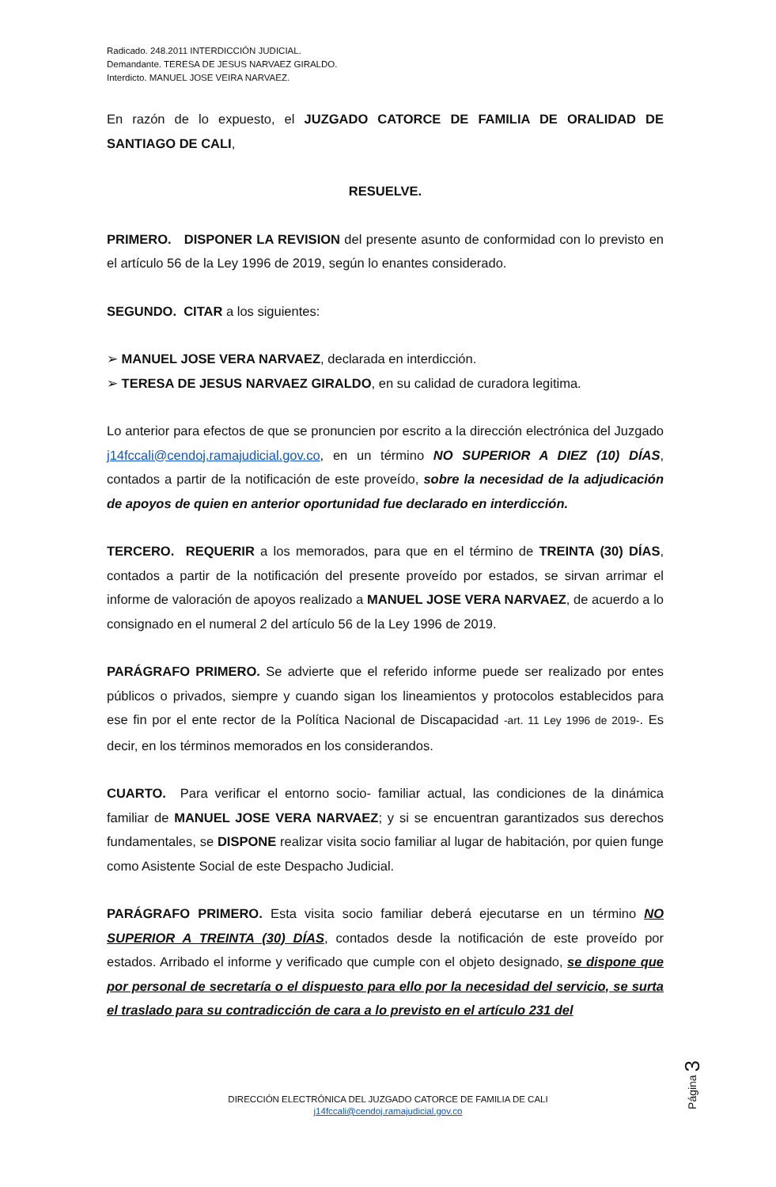Radicado. 248.2011 INTERDICCIÓN JUDICIAL.
Demandante. TERESA DE JESUS NARVAEZ GIRALDO.
Interdicto. MANUEL JOSE VEIRA NARVAEZ.
En razón de lo expuesto, el JUZGADO CATORCE DE FAMILIA DE ORALIDAD DE SANTIAGO DE CALI,
RESUELVE.
PRIMERO. DISPONER LA REVISION del presente asunto de conformidad con lo previsto en el artículo 56 de la Ley 1996 de 2019, según lo enantes considerado.
SEGUNDO. CITAR a los siguientes:
➢ MANUEL JOSE VERA NARVAEZ, declarada en interdicción.
➢ TERESA DE JESUS NARVAEZ GIRALDO, en su calidad de curadora legitima.
Lo anterior para efectos de que se pronuncien por escrito a la dirección electrónica del Juzgado j14fccali@cendoj.ramajudicial.gov.co, en un término NO SUPERIOR A DIEZ (10) DÍAS, contados a partir de la notificación de este proveído, sobre la necesidad de la adjudicación de apoyos de quien en anterior oportunidad fue declarado en interdicción.
TERCERO. REQUERIR a los memorados, para que en el término de TREINTA (30) DÍAS, contados a partir de la notificación del presente proveído por estados, se sirvan arrimar el informe de valoración de apoyos realizado a MANUEL JOSE VERA NARVAEZ, de acuerdo a lo consignado en el numeral 2 del artículo 56 de la Ley 1996 de 2019.
PARÁGRAFO PRIMERO. Se advierte que el referido informe puede ser realizado por entes públicos o privados, siempre y cuando sigan los lineamientos y protocolos establecidos para ese fin por el ente rector de la Política Nacional de Discapacidad -art. 11 Ley 1996 de 2019-. Es decir, en los términos memorados en los considerandos.
CUARTO. Para verificar el entorno socio- familiar actual, las condiciones de la dinámica familiar de MANUEL JOSE VERA NARVAEZ; y si se encuentran garantizados sus derechos fundamentales, se DISPONE realizar visita socio familiar al lugar de habitación, por quien funge como Asistente Social de este Despacho Judicial.
PARÁGRAFO PRIMERO. Esta visita socio familiar deberá ejecutarse en un término NO SUPERIOR A TREINTA (30) DÍAS, contados desde la notificación de este proveído por estados. Arribado el informe y verificado que cumple con el objeto designado, se dispone que por personal de secretaría o el dispuesto para ello por la necesidad del servicio, se surta el traslado para su contradicción de cara a lo previsto en el artículo 231 del
Página 3
DIRECCIÓN ELECTRÓNICA DEL JUZGADO CATORCE DE FAMILIA DE CALI
j14fccali@cendoj.ramajudicial.gov.co